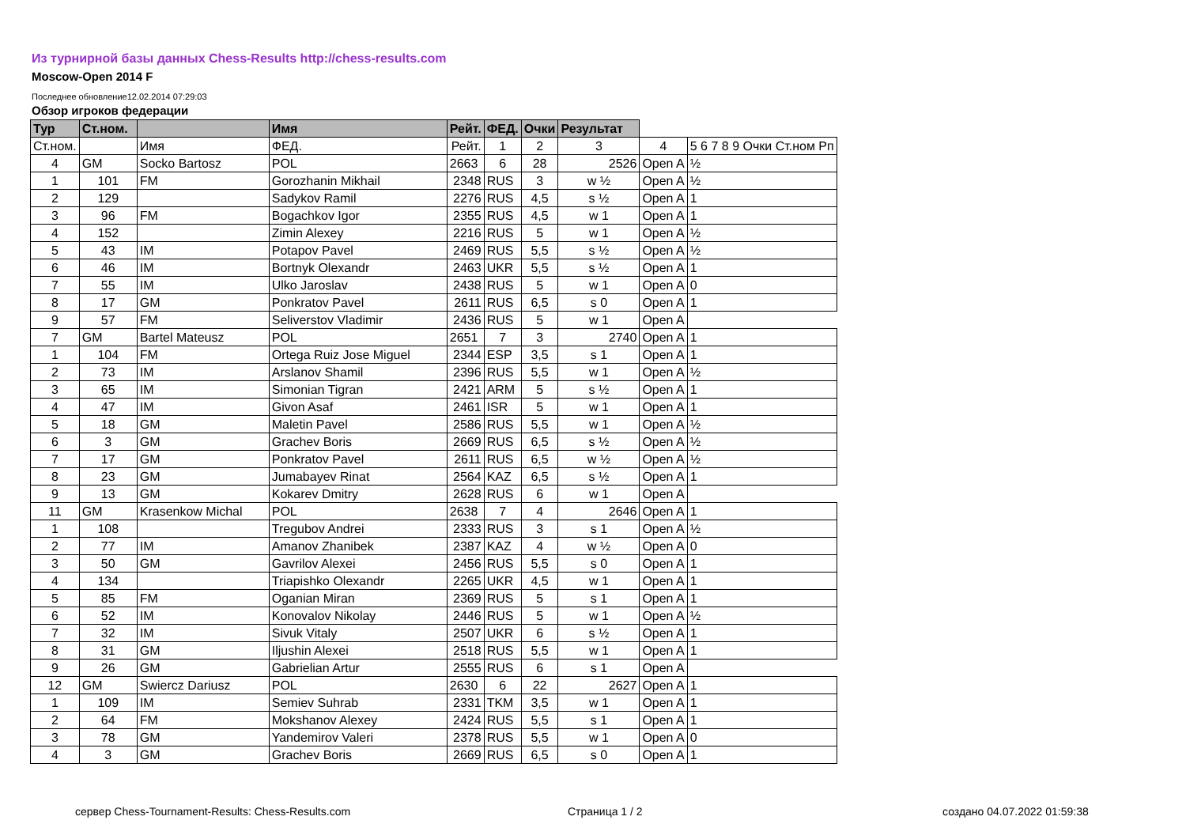Из турнирной базы данных Chess-Results http://chess-results.com
Moscow-Open 2014 F
Последнее обновление12.02.2014 07:29:03
Обзор игроков федерации
| Тур | Ст.ном. | | Имя | Рейт. | ФЕД. | Очки | Результат | | |
| Ст.ном. | | Имя | ФЕД. | Рейт. | 1 | 2 | 3 | 4 | 5 6 7 8 9 Очки Ст.ном Рп |
| 4 | GM | Socko Bartosz | POL | 2663 | 6 | 28 | 2526 | Open A | ½ |
| 1 | 101 | FM | Gorozhanin Mikhail | 2348 | RUS | 3 | w ½ | Open A | ½ |
| 2 | 129 | | Sadykov Ramil | 2276 | RUS | 4,5 | s ½ | Open A | 1 |
| 3 | 96 | FM | Bogachkov Igor | 2355 | RUS | 4,5 | w 1 | Open A | 1 |
| 4 | 152 | | Zimin Alexey | 2216 | RUS | 5 | w 1 | Open A | ½ |
| 5 | 43 | IM | Potapov Pavel | 2469 | RUS | 5,5 | s ½ | Open A | ½ |
| 6 | 46 | IM | Bortnyk Olexandr | 2463 | UKR | 5,5 | s ½ | Open A | 1 |
| 7 | 55 | IM | Ulko Jaroslav | 2438 | RUS | 5 | w 1 | Open A | 0 |
| 8 | 17 | GM | Ponkratov Pavel | 2611 | RUS | 6,5 | s 0 | Open A | 1 |
| 9 | 57 | FM | Seliverstov Vladimir | 2436 | RUS | 5 | w 1 | Open A | |
| 7 | GM | Bartel Mateusz | POL | 2651 | 7 | 3 | 2740 | Open A | 1 |
| 1 | 104 | FM | Ortega Ruiz Jose Miguel | 2344 | ESP | 3,5 | s 1 | Open A | 1 |
| 2 | 73 | IM | Arslanov Shamil | 2396 | RUS | 5,5 | w 1 | Open A | ½ |
| 3 | 65 | IM | Simonian Tigran | 2421 | ARM | 5 | s ½ | Open A | 1 |
| 4 | 47 | IM | Givon Asaf | 2461 | ISR | 5 | w 1 | Open A | 1 |
| 5 | 18 | GM | Maletin Pavel | 2586 | RUS | 5,5 | w 1 | Open A | ½ |
| 6 | 3 | GM | Grachev Boris | 2669 | RUS | 6,5 | s ½ | Open A | ½ |
| 7 | 17 | GM | Ponkratov Pavel | 2611 | RUS | 6,5 | w ½ | Open A | ½ |
| 8 | 23 | GM | Jumabayev Rinat | 2564 | KAZ | 6,5 | s ½ | Open A | 1 |
| 9 | 13 | GM | Kokarev Dmitry | 2628 | RUS | 6 | w 1 | Open A | |
| 11 | GM | Krasenkow Michal | POL | 2638 | 7 | 4 | 2646 | Open A | 1 |
| 1 | 108 | | Tregubov Andrei | 2333 | RUS | 3 | s 1 | Open A | ½ |
| 2 | 77 | IM | Amanov Zhanibek | 2387 | KAZ | 4 | w ½ | Open A | 0 |
| 3 | 50 | GM | Gavrilov Alexei | 2456 | RUS | 5,5 | s 0 | Open A | 1 |
| 4 | 134 | | Triapishko Olexandr | 2265 | UKR | 4,5 | w 1 | Open A | 1 |
| 5 | 85 | FM | Oganian Miran | 2369 | RUS | 5 | s 1 | Open A | 1 |
| 6 | 52 | IM | Konovalov Nikolay | 2446 | RUS | 5 | w 1 | Open A | ½ |
| 7 | 32 | IM | Sivuk Vitaly | 2507 | UKR | 6 | s ½ | Open A | 1 |
| 8 | 31 | GM | Iljushin Alexei | 2518 | RUS | 5,5 | w 1 | Open A | 1 |
| 9 | 26 | GM | Gabrielian Artur | 2555 | RUS | 6 | s 1 | Open A | |
| 12 | GM | Swiercz Dariusz | POL | 2630 | 6 | 22 | 2627 | Open A | 1 |
| 1 | 109 | IM | Semiev Suhrab | 2331 | TKM | 3,5 | w 1 | Open A | 1 |
| 2 | 64 | FM | Mokshanov Alexey | 2424 | RUS | 5,5 | s 1 | Open A | 1 |
| 3 | 78 | GM | Yandemirov Valeri | 2378 | RUS | 5,5 | w 1 | Open A | 0 |
| 4 | 3 | GM | Grachev Boris | 2669 | RUS | 6,5 | s 0 | Open A | 1 |
сервер Chess-Tournament-Results: Chess-Results.com
Страница 1 / 2 создано 04.07.2022 01:59:38